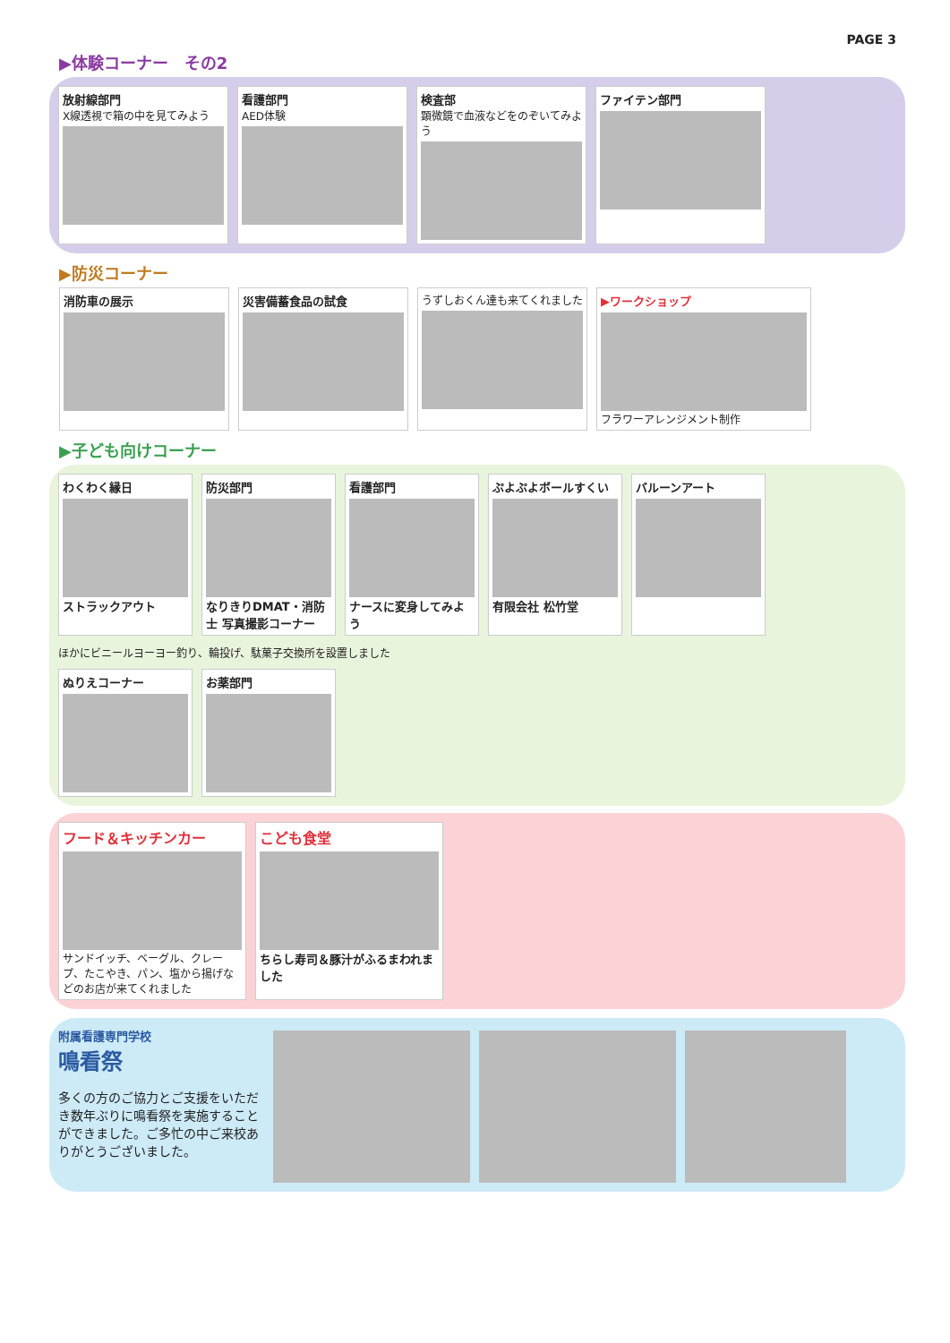PAGE 3
▶体験コーナー　その2
放射線部門
X線透視で箱の中を見てみよう
看護部門
AED体験
検査部
顕微鏡で血液などをのぞいてみよう
ファイテン部門
▶防災コーナー
消防車の展示 災害備蓄食品の試食 うずしおくん達も来てくれました
▶ワークショップ
フラワーアレンジメント制作
▶子ども向けコーナー
わくわく縁日
ストラックアウト
防災部門
なりきりDMAT・消防士 写真撮影コーナー
看護部門
ナースに変身してみよう
ぷよぷよボールすくい
有限会社 松竹堂
バルーンアート
ほかにビニールヨーヨー釣り、輪投げ、駄菓子交換所を設置しました
ぬりえコーナー
お薬部門
フード＆キッチンカー
サンドイッチ、ベーグル、クレープ、たこやき、パン、塩から揚げなどのお店が来てくれました
こども食堂
ちらし寿司＆豚汁がふるまわれました
附属看護専門学校
鳴看祭
多くの方のご協力とご支援をいただき数年ぶりに鳴看祭を実施することができました。ご多忙の中ご来校ありがとうございました。